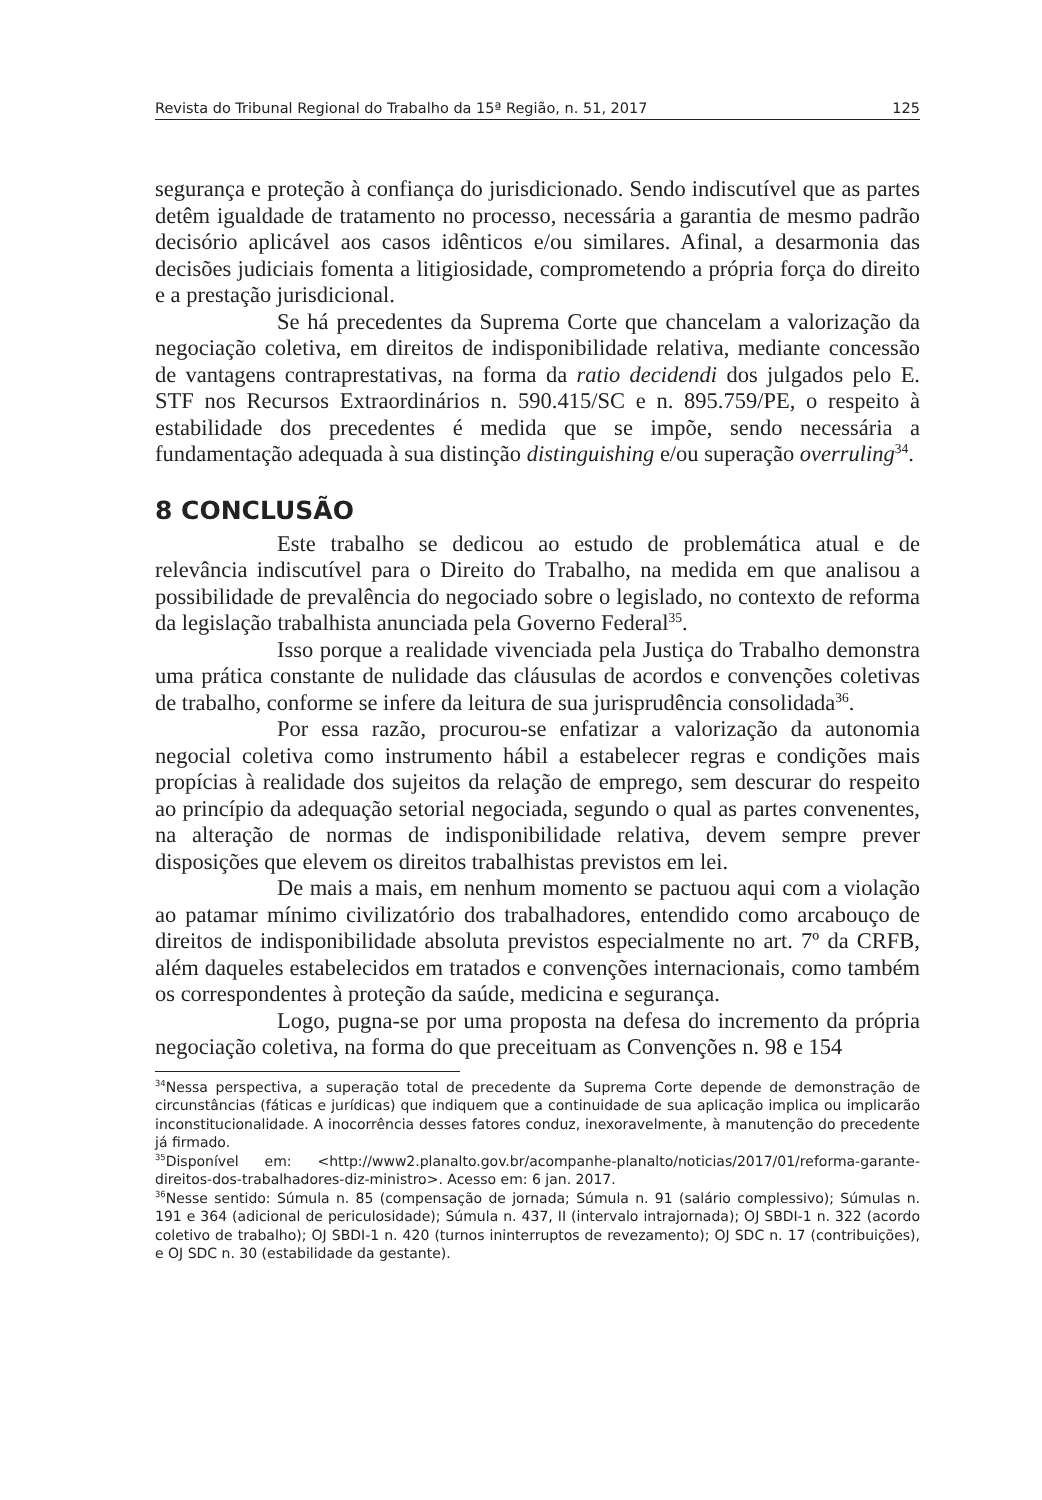Revista do Tribunal Regional do Trabalho da 15ª Região, n. 51, 2017 125
segurança e proteção à confiança do jurisdicionado. Sendo indiscutível que as partes detêm igualdade de tratamento no processo, necessária a garantia de mesmo padrão decisório aplicável aos casos idênticos e/ou similares. Afinal, a desarmonia das decisões judiciais fomenta a litigiosidade, comprometendo a própria força do direito e a prestação jurisdicional.
Se há precedentes da Suprema Corte que chancelam a valorização da negociação coletiva, em direitos de indisponibilidade relativa, mediante concessão de vantagens contraprestativas, na forma da ratio decidendi dos julgados pelo E. STF nos Recursos Extraordinários n. 590.415/SC e n. 895.759/PE, o respeito à estabilidade dos precedentes é medida que se impõe, sendo necessária a fundamentação adequada à sua distinção distinguishing e/ou superação overruling<sup>34</sup>.
8 CONCLUSÃO
Este trabalho se dedicou ao estudo de problemática atual e de relevância indiscutível para o Direito do Trabalho, na medida em que analisou a possibilidade de prevalência do negociado sobre o legislado, no contexto de reforma da legislação trabalhista anunciada pela Governo Federal<sup>35</sup>.
Isso porque a realidade vivenciada pela Justiça do Trabalho demonstra uma prática constante de nulidade das cláusulas de acordos e convenções coletivas de trabalho, conforme se infere da leitura de sua jurisprudência consolidada<sup>36</sup>.
Por essa razão, procurou-se enfatizar a valorização da autonomia negocial coletiva como instrumento hábil a estabelecer regras e condições mais propícias à realidade dos sujeitos da relação de emprego, sem descurar do respeito ao princípio da adequação setorial negociada, segundo o qual as partes convenentes, na alteração de normas de indisponibilidade relativa, devem sempre prever disposições que elevem os direitos trabalhistas previstos em lei.
De mais a mais, em nenhum momento se pactuou aqui com a violação ao patamar mínimo civilizatório dos trabalhadores, entendido como arcabouço de direitos de indisponibilidade absoluta previstos especialmente no art. 7º da CRFB, além daqueles estabelecidos em tratados e convenções internacionais, como também os correspondentes à proteção da saúde, medicina e segurança.
Logo, pugna-se por uma proposta na defesa do incremento da própria negociação coletiva, na forma do que preceituam as Convenções n. 98 e 154
<sup>34</sup> Nessa perspectiva, a superação total de precedente da Suprema Corte depende de demonstração de circunstâncias (fáticas e jurídicas) que indiquem que a continuidade de sua aplicação implica ou implicarão inconstitucionalidade. A inocorrência desses fatores conduz, inexoravelmente, à manutenção do precedente já firmado.
<sup>35</sup> Disponível em: <http://www2.planalto.gov.br/acompanhe-planalto/noticias/2017/01/reforma-garante-direitos-dos-trabalhadores-diz-ministro>. Acesso em: 6 jan. 2017.
<sup>36</sup> Nesse sentido: Súmula n. 85 (compensação de jornada; Súmula n. 91 (salário complessivo); Súmulas n. 191 e 364 (adicional de periculosidade); Súmula n. 437, II (intervalo intrajornada); OJ SBDI-1 n. 322 (acordo coletivo de trabalho); OJ SBDI-1 n. 420 (turnos ininterruptos de revezamento); OJ SDC n. 17 (contribuições), e OJ SDC n. 30 (estabilidade da gestante).